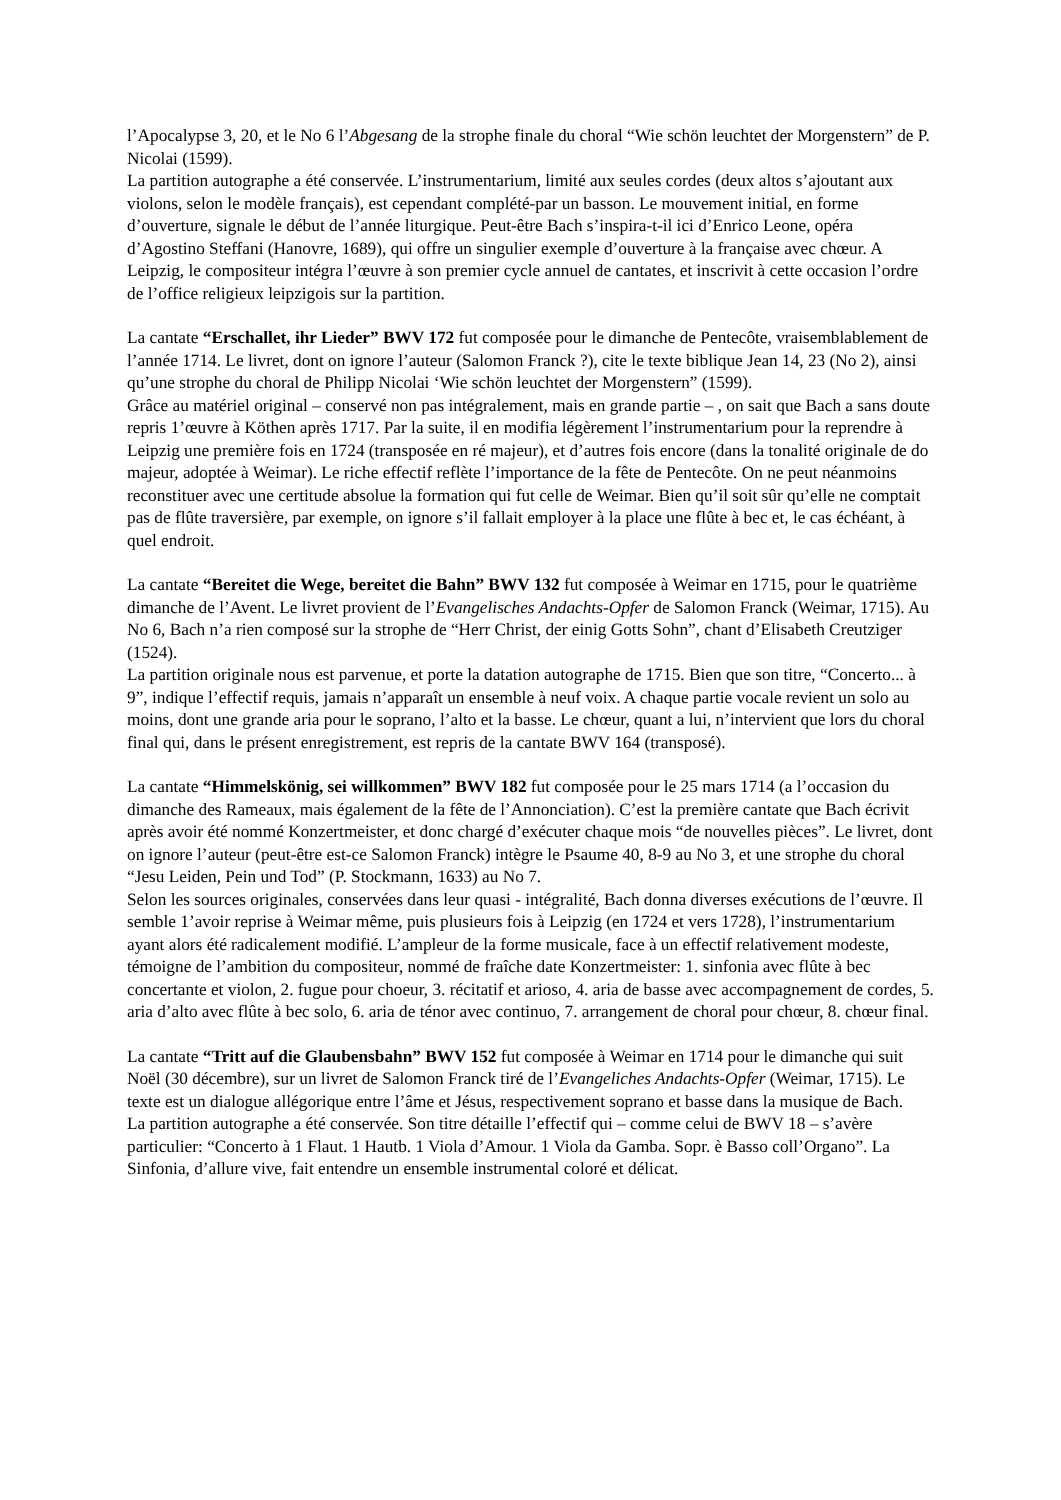l’Apocalypse 3, 20, et le No 6 l’Abgesang de la strophe finale du choral “Wie schön leuchtet der Morgenstern” de P. Nicolai (1599).
La partition autographe a été conservée. L’instrumentarium, limité aux seules cordes (deux altos s’ajoutant aux violons, selon le modèle français), est cependant complété-par un basson. Le mouvement initial, en forme d’ouverture, signale le début de l’année liturgique. Peut-être Bach s’inspira-t-il ici d’Enrico Leone, opéra d’Agostino Steffani (Hanovre, 1689), qui offre un singulier exemple d’ouverture à la française avec chœur. A Leipzig, le compositeur intégra l’œuvre à son premier cycle annuel de cantates, et inscrivit à cette occasion l’ordre de l’office religieux leipzigois sur la partition.
La cantate “Erschallet, ihr Lieder” BWV 172 fut composée pour le dimanche de Pentecôte, vraisemblablement de l’année 1714. Le livret, dont on ignore l’auteur (Salomon Franck ?), cite le texte biblique Jean 14, 23 (No 2), ainsi qu’une strophe du choral de Philipp Nicolai ‘Wie schön leuchtet der Morgenstern” (1599).
Grâce au matériel original – conservé non pas intégralement, mais en grande partie – , on sait que Bach a sans doute repris 1’œuvre à Köthen après 1717. Par la suite, il en modifia légèrement l’instrumentarium pour la reprendre à Leipzig une première fois en 1724 (transposée en ré majeur), et d’autres fois encore (dans la tonalité originale de do majeur, adoptée à Weimar). Le riche effectif reflète l’importance de la fête de Pentecôte. On ne peut néanmoins reconstituer avec une certitude absolue la formation qui fut celle de Weimar. Bien qu’il soit sûr qu’elle ne comptait pas de flûte traversière, par exemple, on ignore s’il fallait employer à la place une flûte à bec et, le cas échéant, à quel endroit.
La cantate “Bereitet die Wege, bereitet die Bahn” BWV 132 fut composée à Weimar en 1715, pour le quatrième dimanche de l’Avent. Le livret provient de l’Evangelisches Andachts-Opfer de Salomon Franck (Weimar, 1715). Au No 6, Bach n’a rien composé sur la strophe de “Herr Christ, der einig Gotts Sohn”, chant d’Elisabeth Creutziger (1524).
La partition originale nous est parvenue, et porte la datation autographe de 1715. Bien que son titre, “Concerto... à 9”, indique l’effectif requis, jamais n’apparaît un ensemble à neuf voix. A chaque partie vocale revient un solo au moins, dont une grande aria pour le soprano, l’alto et la basse. Le chœur, quant a lui, n’intervient que lors du choral final qui, dans le présent enregistrement, est repris de la cantate BWV 164 (transposé).
La cantate “Himmelskönig, sei willkommen” BWV 182 fut composée pour le 25 mars 1714 (a l’occasion du dimanche des Rameaux, mais également de la fête de l’Annonciation). C’est la première cantate que Bach écrivit après avoir été nommé Konzertmeister, et donc chargé d’exécuter chaque mois “de nouvelles pièces”. Le livret, dont on ignore l’auteur (peut-être est-ce Salomon Franck) intègre le Psaume 40, 8-9 au No 3, et une strophe du choral “Jesu Leiden, Pein und Tod” (P. Stockmann, 1633) au No 7.
Selon les sources originales, conservées dans leur quasi - intégralité, Bach donna diverses exécutions de l’œuvre. Il semble 1’avoir reprise à Weimar même, puis plusieurs fois à Leipzig (en 1724 et vers 1728), l’instrumentarium ayant alors été radicalement modifié. L’ampleur de la forme musicale, face à un effectif relativement modeste, témoigne de l’ambition du compositeur, nommé de fraîche date Konzertmeister: 1. sinfonia avec flûte à bec concertante et violon, 2. fugue pour choeur, 3. récitatif et arioso, 4. aria de basse avec accompagnement de cordes, 5. aria d’alto avec flûte à bec solo, 6. aria de ténor avec continuo, 7. arrangement de choral pour chœur, 8. chœur final.
La cantate “Tritt auf die Glaubensbahn” BWV 152 fut composée à Weimar en 1714 pour le dimanche qui suit Noël (30 décembre), sur un livret de Salomon Franck tiré de l’Evangeliches Andachts-Opfer (Weimar, 1715). Le texte est un dialogue allégorique entre l’âme et Jésus, respectivement soprano et basse dans la musique de Bach.
La partition autographe a été conservée. Son titre détaille l’effectif qui – comme celui de BWV 18 – s’avère particulier: “Concerto à 1 Flaut. 1 Hautb. 1 Viola d’Amour. 1 Viola da Gamba. Sopr. è Basso coll’Organo”. La Sinfonia, d’allure vive, fait entendre un ensemble instrumental coloré et délicat.